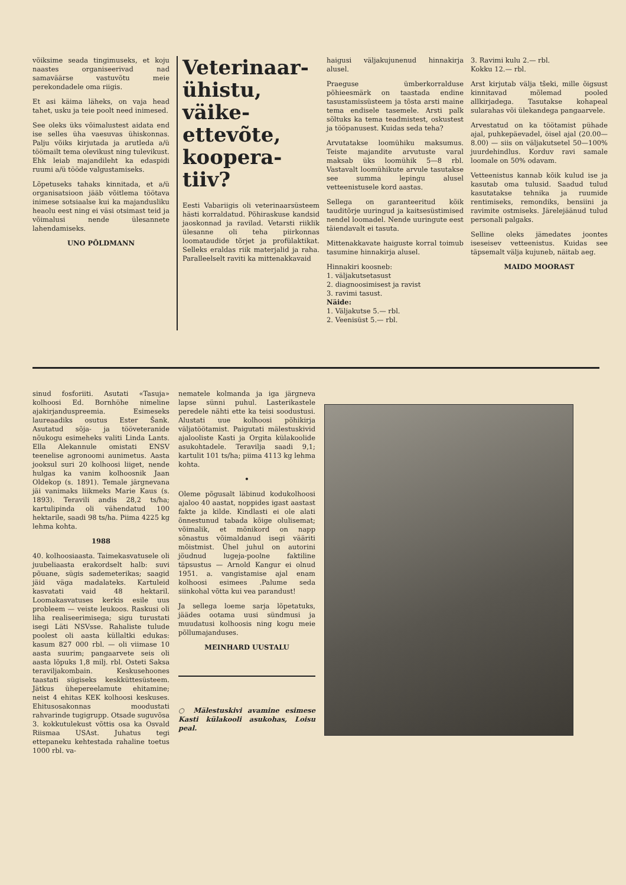võiksime seada tingimuseks, et koju naastes organiseerivad nad samaväärse vastuvõtu meie perekondadele oma riigis.
Et asi käima läheks, on vaja head tahet, usku ja teie poolt need inimesed.
See oleks üks võimalustest aidata end ise selles üha vaesuvas ühiskonnas. Palju võiks kirjutada ja arutleda a/ü töömailt tema olevikust ning tulevikust. Ehk leiab majandileht ka edaspidi ruumi a/ü tööde valgustamiseks.
Lõpetuseks tahaks kinnitada, et a/ü organisatsioon jääb võitlema töötava inimese sotsiaalse kui ka majandusliku heaolu eest ning ei väsi otsimast teid ja võimalusi nende ülesannete lahendamiseks.
UNO PÕLDMANN
Veterinaar-ühistu, väike-ettevõte, koopera-tiiv?
Eesti Vabariigis oli veterinaarsüsteem hästi korraldatud. Põhiraskuse kandsid jaoskonnad ja ravilad. Vetarsti riiklik ülesanne oli teha piirkonnas loomataudide tõrjet ja profülaktikat. Selleks eraldas riik materjalid ja raha. Paralleelselt raviti ka mittenakkavaid
haigusi väljakujunenud hinnakirja alusel.
Praeguse ümberkorralduse põhieesmärk on taastada endine tasustamissüsteem ja tõsta arsti maine tema endisele tasemele. Arsti palk sõltuks ka tema teadmistest, oskustest ja tööpanusest. Kuidas seda teha?
Arvutatakse loomühiku maksumus. Teiste majandite arvutuste varal maksab üks loomühik 5—8 rbl. Vastavalt loomühikute arvule tasutakse see summa lepingu alusel vetteenistusele kord aastas.
Sellega on garanteeritud kõik tauditõrje uuringud ja kaitsesüstimised nendel loomadel. Nende uuringute eest täiendavalt ei tasuta.
Mittenakkavate haiguste korral toimub tasumine hinnakirja alusel.
Hinnakiri koosneb:
1. väljakutsetasust
2. diagnoosimisest ja ravist
3. ravimi tasust.
Näide:
1. Väljakutse 5.— rbl.
2. Veenisüst 5.— rbl.
3. Ravimi kulu 2.— rbl.
Kokku 12.— rbl.
Arst kirjutab välja tšeki, mille õigsust kinnitavad mõlemad pooled allkirjadega. Tasutakse kohapeal sularahas või ülekandega pangaarvele.
Arvestatud on ka töötamist pühade ajal, puhkepäevadel, öisel ajal (20.00—8.00) — siis on väljakutsetel 50—100% juurdehindlus. Korduv ravi samale loomale on 50% odavam.
Vetteenistus kannab kõik kulud ise ja kasutab oma tulusid. Saadud tulud kasutatakse tehnika ja ruumide rentimiseks, remondiks, bensiini ja ravimite ostmiseks. Järelejäänud tulud personali palgaks.
Selline oleks jämedates joontes iseseisev vetteenistus. Kuidas see täpsemalt välja kujuneb, näitab aeg.
MAIDO MOORAST
sinud fosforiiti. Asutati «Tasuja» kolhoosi Ed. Bornhöhe nimeline ajakirjanduspreemia. Esimeseks laureaadiks osutus Ester Šank. Asutatud sõja- ja tööveteranide nõukogu esimeheks valiti Linda Lants. Ella Alekannule omistati ENSV teenelise agronoomi aunimetus. Aasta jooksul suri 20 kolhoosi liiget, nende hulgas ka vanim kolhoosnik Jaan Oldekop (s. 1891). Temale järgnevana jäi vanimaks liikmeks Marie Kaus (s. 1893). Teravili andis 28,2 ts/ha; kartulipinda oli vähendatud 100 hektarile, saadi 98 ts/ha. Piima 4225 kg lehma kohta.
1988
40. kolhoosiaasta. Taimekasvatusele oli juubeliaasta erakordselt halb: suvi põuane, sügis sademeterikas; saagid jäid väga madalateks. Kartuleid kasvatati vaid 48 hektaril. Loomakasvatuses kerkis esile uus probleem — veiste leukoos. Raskusi oli liha realiseerimisega; sigu turustati isegi Läti NSVsse. Rahaliste tulude poolest oli aasta küllaltki edukas: kasum 827 000 rbl. — oli viimase 10 aasta suurim; pangaarvete seis oli aasta lõpuks 1,8 milj. rbl. Osteti Saksa teraviljakombain. Keskusehoones taastati sügiseks keskküttesüsteem. Jätkus ühepereelamute ehitamine; neist 4 ehitas KEK kolhoosi keskuses. Ehitusosakonnas moodustati rahvarinde tugigrupp. Otsade suguvõsa 3. kokkutulekust võttis osa ka Osvald Riismaa USAst. Juhatus tegi ettepaneku kehtestada rahaline toetus 1000 rbl. va-
nematele kolmanda ja iga järgneva lapse sünni puhul. Lasterikastele peredele nähti ette ka teisi soodustusi. Alustati uue kolhoosi põhikirja väljatöötamist. Paigutati mälestuskivid ajalooliste Kasti ja Orgita külakoolide asukohtadele. Teravilja saadi 9,1; kartulit 101 ts/ha; piima 4113 kg lehma kohta.
•
Oleme põgusalt läbinud kodukolhoosi ajaloo 40 aastat, noppides igast aastast fakte ja kilde. Kindlasti ei ole alati õnnestunud tabada kõige olulisemat; võimalik, et mõnikord on napp sõnastus võimaldanud isegi vääriti mõistmist. Ühel juhul on autorini jõudnud lugeja-poolne faktiline täpsustus — Arnold Kangur ei olnud 1951. a. vangistamise ajal enam kolhoosi esimees .Palume seda siinkohal võtta kui vea parandust!
Ja sellega loeme sarja lõpetatuks, jäädes ootama uusi sündmusi ja muudatusi kolhoosis ning kogu meie põllumajanduses.
MEINHARD UUSTALU
○ Mälestuskivi avamine esimese Kasti külakooli asukohas, Loisu peal.